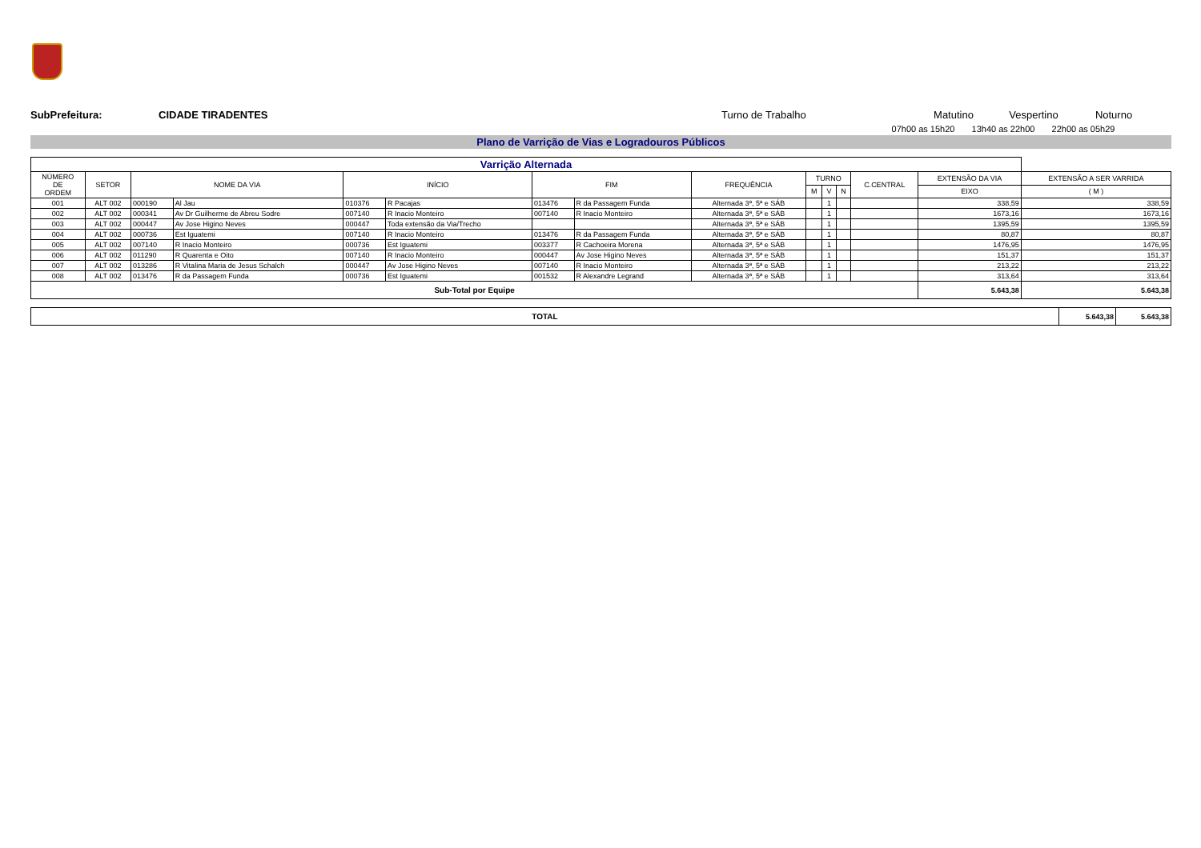SubPrefeitura: CIDADE TIRADENTES Turno de Trabalho Matutino Vespertino Noturno
07h00 as 15h20 13h40 as 22h00 22h00 as 05h29
Plano de Varrição de Vias e Logradouros Públicos
| Varrição Alternada | | | | | | | | | | | | | | |
| --- | --- | --- | --- | --- | --- | --- | --- | --- | --- | --- | --- | --- | --- | --- |
| NÚMERO DE ORDEM | SETOR | NOME DA VIA | | INÍCIO | | FIM | | FREQUÊNCIA | TURNO | | | C.CENTRAL | EXTENSÃO DA VIA | EXTENSÃO A SER VARRIDA |
| | | | | | | | | | M | V | N | | EIXO | ( M ) |
| 001 | ALT 002 | 000190 | Al Jau | 010376 | R Pacajas | 013476 | R da Passagem Funda | Alternada 3ª, 5ª e SÁB | | 1 | | | 338,59 | 338,59 |
| 002 | ALT 002 | 000341 | Av Dr Guilherme de Abreu Sodre | 007140 | R Inacio Monteiro | 007140 | R Inacio Monteiro | Alternada 3ª, 5ª e SÁB | | 1 | | | 1673,16 | 1673,16 |
| 003 | ALT 002 | 000447 | Av Jose Higino Neves | 000447 | Toda extensão da Via/Trecho | | | Alternada 3ª, 5ª e SÁB | | 1 | | | 1395,59 | 1395,59 |
| 004 | ALT 002 | 000736 | Est Iguatemi | 007140 | R Inacio Monteiro | 013476 | R da Passagem Funda | Alternada 3ª, 5ª e SÁB | | 1 | | | 80,87 | 80,87 |
| 005 | ALT 002 | 007140 | R Inacio Monteiro | 000736 | Est Iguatemi | 003377 | R Cachoeira Morena | Alternada 3ª, 5ª e SÁB | | 1 | | | 1476,95 | 1476,95 |
| 006 | ALT 002 | 011290 | R Quarenta e Oito | 007140 | R Inacio Monteiro | 000447 | Av Jose Higino Neves | Alternada 3ª, 5ª e SÁB | | 1 | | | 151,37 | 151,37 |
| 007 | ALT 002 | 013286 | R Vitalina Maria de Jesus Schalch | 000447 | Av Jose Higino Neves | 007140 | R Inacio Monteiro | Alternada 3ª, 5ª e SÁB | | 1 | | | 213,22 | 213,22 |
| 008 | ALT 002 | 013476 | R da Passagem Funda | 000736 | Est Iguatemi | 001532 | R Alexandre Legrand | Alternada 3ª, 5ª e SÁB | | 1 | | | 313,64 | 313,64 |
| Sub-Total por Equipe | | | | | | | | | | | | | 5.643,38 | 5.643,38 |
| TOTAL | 5.643,38 | 5.643,38 |